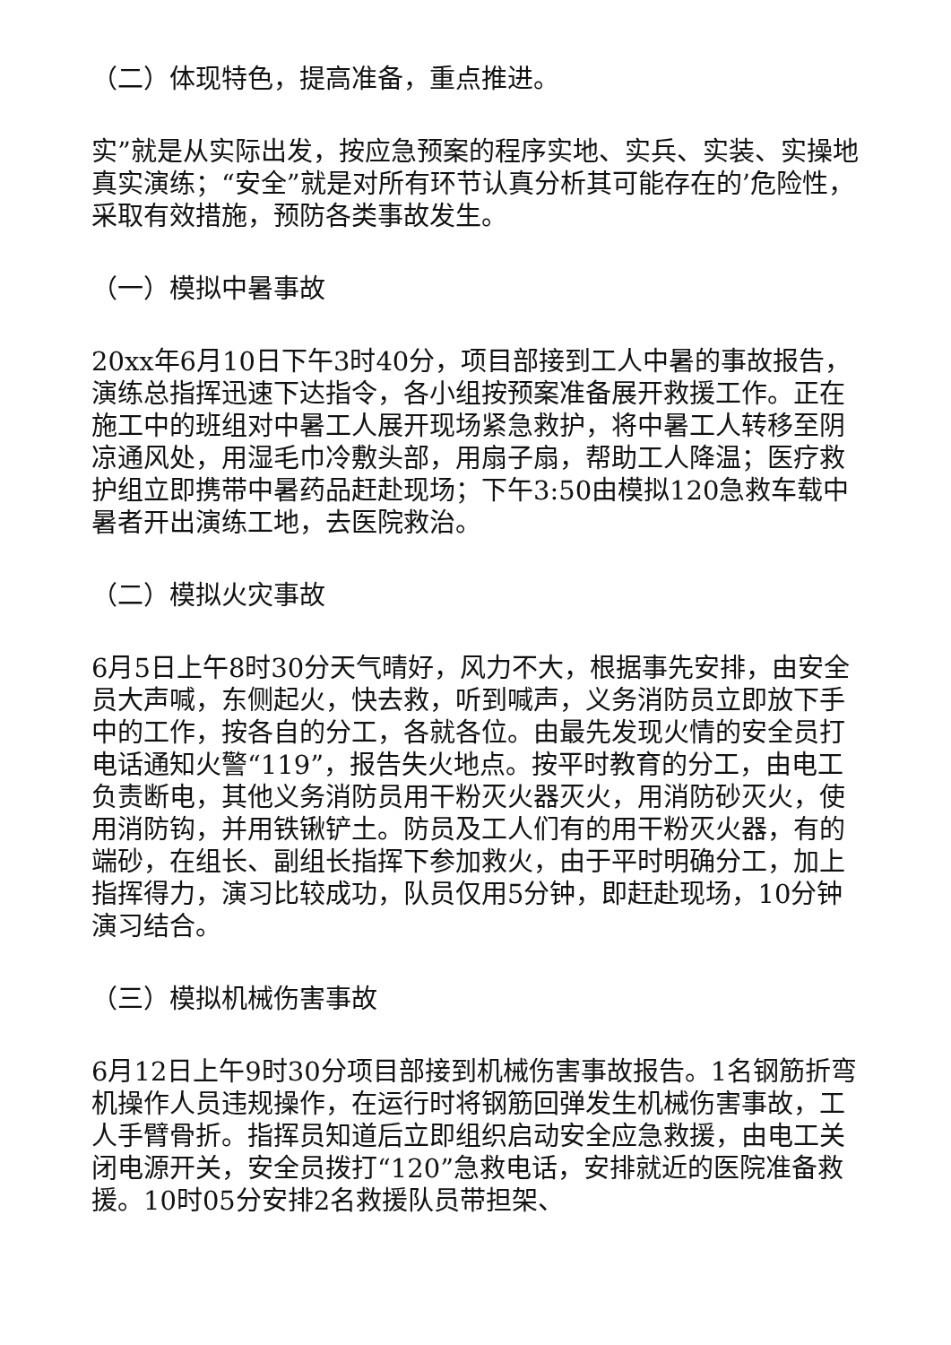（二）体现特色，提高准备，重点推进。
实”就是从实际出发，按应急预案的程序实地、实兵、实装、实操地真实演练；“安全”就是对所有环节认真分析其可能存在的’危险性，采取有效措施，预防各类事故发生。
（一）模拟中暑事故
20xx年6月10日下午3时40分，项目部接到工人中暑的事故报告，演练总指挥迅速下达指令，各小组按预案准备展开救援工作。正在施工中的班组对中暑工人展开现场紧急救护，将中暑工人转移至阴凉通风处，用湿毛巾冷敷头部，用扇子扇，帮助工人降温；医疗救护组立即携带中暑药品赶赴现场；下午3:50由模拟120急救车载中暑者开出演练工地，去医院救治。
（二）模拟火灾事故
6月5日上午8时30分天气晴好，风力不大，根据事先安排，由安全员大声喊，东侧起火，快去救，听到喊声，义务消防员立即放下手中的工作，按各自的分工，各就各位。由最先发现火情的安全员打电话通知火警“119”，报告失火地点。按平时教育的分工，由电工负责断电，其他义务消防员用干粉灭火器灭火，用消防砂灭火，使用消防钩，并用铁锹铲土。防员及工人们有的用干粉灭火器，有的端砂，在组长、副组长指挥下参加救火，由于平时明确分工，加上指挥得力，演习比较成功，队员仅用5分钟，即赶赴现场，10分钟演习结合。
（三）模拟机械伤害事故
6月12日上午9时30分项目部接到机械伤害事故报告。1名钢筋折弯机操作人员违规操作，在运行时将钢筋回弹发生机械伤害事故，工人手臂骨折。指挥员知道后立即组织启动安全应急救援，由电工关闭电源开关，安全员拨打“120”急救电话，安排就近的医院准备救援。10时05分安排2名救援队员带担架、